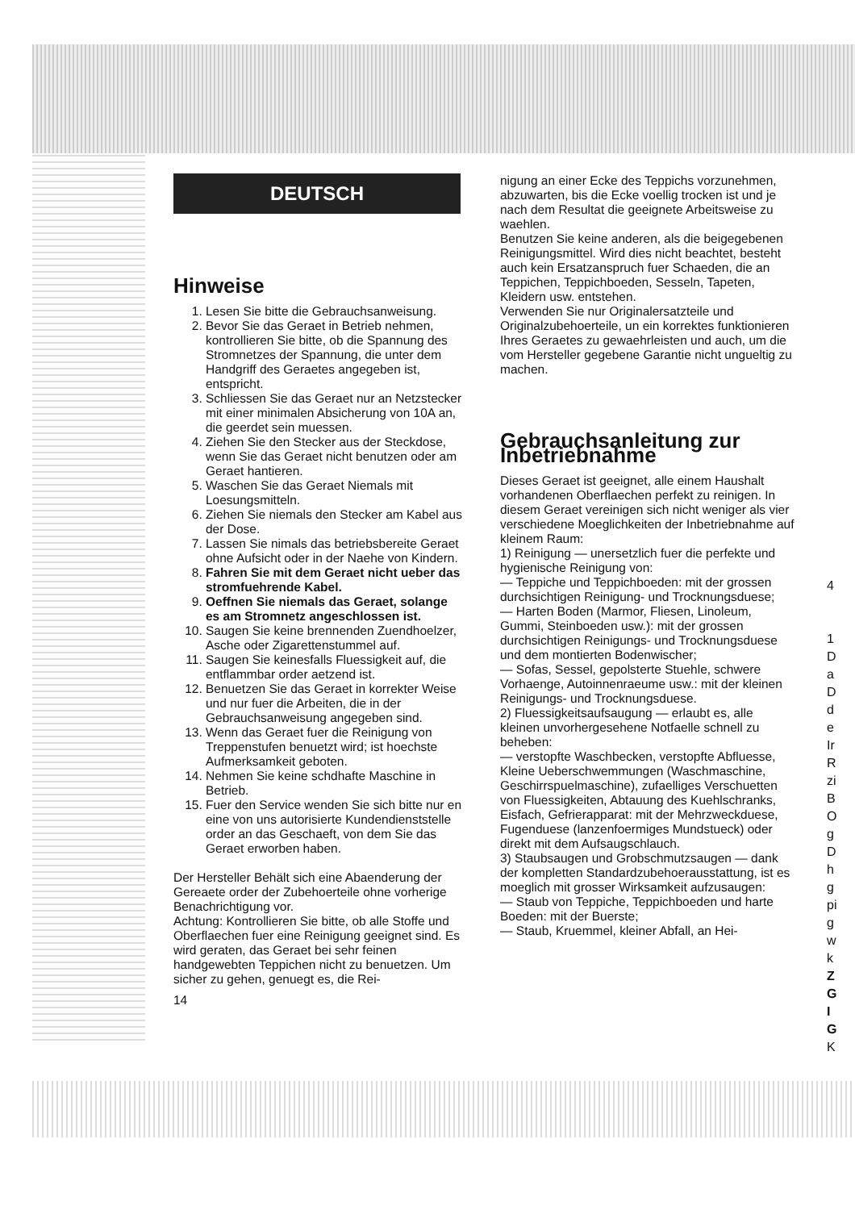DEUTSCH
Hinweise
1. Lesen Sie bitte die Gebrauchsanweisung.
2. Bevor Sie das Geraet in Betrieb nehmen, kontrollieren Sie bitte, ob die Spannung des Stromnetzes der Spannung, die unter dem Handgriff des Geraetes angegeben ist, entspricht.
3. Schliessen Sie das Geraet nur an Netzstecker mit einer minimalen Absicherung von 10A an, die geerdet sein muessen.
4. Ziehen Sie den Stecker aus der Steckdose, wenn Sie das Geraet nicht benutzen oder am Geraet hantieren.
5. Waschen Sie das Geraet Niemals mit Loesungsmitteln.
6. Ziehen Sie niemals den Stecker am Kabel aus der Dose.
7. Lassen Sie nimals das betriebsbereite Geraet ohne Aufsicht oder in der Naehe von Kindern.
8. Fahren Sie mit dem Geraet nicht ueber das stromfuehrende Kabel.
9. Oeffnen Sie niemals das Geraet, solange es am Stromnetz angeschlossen ist.
10. Saugen Sie keine brennenden Zuendhoelzer, Asche oder Zigarettenstummel auf.
11. Saugen Sie keinesfalls Fluessigkeit auf, die entflammbar order aetzend ist.
12. Benuetzen Sie das Geraet in korrekter Weise und nur fuer die Arbeiten, die in der Gebrauchsanweisung angegeben sind.
13. Wenn das Geraet fuer die Reinigung von Treppenstufen benuetzt wird; ist hoechste Aufmerksamkeit geboten.
14. Nehmen Sie keine schdhafte Maschine in Betrieb.
15. Fuer den Service wenden Sie sich bitte nur en eine von uns autorisierte Kundendienststelle order an das Geschaeft, von dem Sie das Geraet erworben haben.
Der Hersteller Behält sich eine Abaenderung der Gereaete order der Zubehoerteile ohne vorherige Benachrichtigung vor.
Achtung: Kontrollieren Sie bitte, ob alle Stoffe und Oberflaechen fuer eine Reinigung geeignet sind. Es wird geraten, das Geraet bei sehr feinen handgewebten Teppichen nicht zu benuetzen. Um sicher zu gehen, genuegt es, die Rei-
14
nigung an einer Ecke des Teppichs vorzunehmen, abzuwarten, bis die Ecke voellig trocken ist und je nach dem Resultat die geeignete Arbeitsweise zu waehlen.
Benutzen Sie keine anderen, als die beigegebenen Reinigungsmittel. Wird dies nicht beachtet, besteht auch kein Ersatzanspruch fuer Schaeden, die an Teppichen, Teppichboeden, Sesseln, Tapeten, Kleidern usw. entstehen.
Verwenden Sie nur Originalersatzteile und Originalzubehoerteile, un ein korrektes funktionieren Ihres Geraetes zu gewaehrleisten und auch, um die vom Hersteller gegebene Garantie nicht ungueltig zu machen.
Gebrauchsanleitung zur Inbetriebnahme
Dieses Geraet ist geeignet, alle einem Haushalt vorhandenen Oberflaechen perfekt zu reinigen. In diesem Geraet vereinigen sich nicht weniger als vier verschiedene Moeglichkeiten der Inbetriebnahme auf kleinem Raum:
1) Reinigung — unersetzlich fuer die perfekte und hygienische Reinigung von:
— Teppiche und Teppichboeden: mit der grossen durchsichtigen Reinigung- und Trocknungsduese;
— Harten Boden (Marmor, Fliesen, Linoleum, Gummi, Steinboeden usw.): mit der grossen durchsichtigen Reinigungs- und Trocknungsduese und dem montierten Bodenwischer;
— Sofas, Sessel, gepolsterte Stuehle, schwere Vorhaenge, Autoinnenraeume usw.: mit der kleinen Reinigungs- und Trocknungsduese.
2) Fluessigkeitsaufsaugung — erlaubt es, alle kleinen unvorhergesehene Notfaelle schnell zu beheben:
— verstopfte Waschbecken, verstopfte Abfluesse, Kleine Ueberschwemmungen (Waschmaschine, Geschirrspuelmaschine), zufaelliges Verschuetten von Fluessigkeiten, Abtauung des Kuehlschranks, Eisfach, Gefrierapparat: mit der Mehrzweckduese, Fugenduese (lanzenfoermiges Mundstueck) oder direkt mit dem Aufsaugschlauch.
3) Staubsaugen und Grobschmutzsaugen — dank der kompletten Standardzubehoerausstattung, ist es moeglich mit grosser Wirksamkeit aufzusaugen:
— Staub von Teppiche, Teppichboeden und harte Boeden: mit der Buerste;
— Staub, Kruemmel, kleiner Abfall, an Hei-
4
1
D
a
D
d
e
Ir
R
zi
B
O
g
D
h
g
pi
g
w
k
Z
G
I
G
K